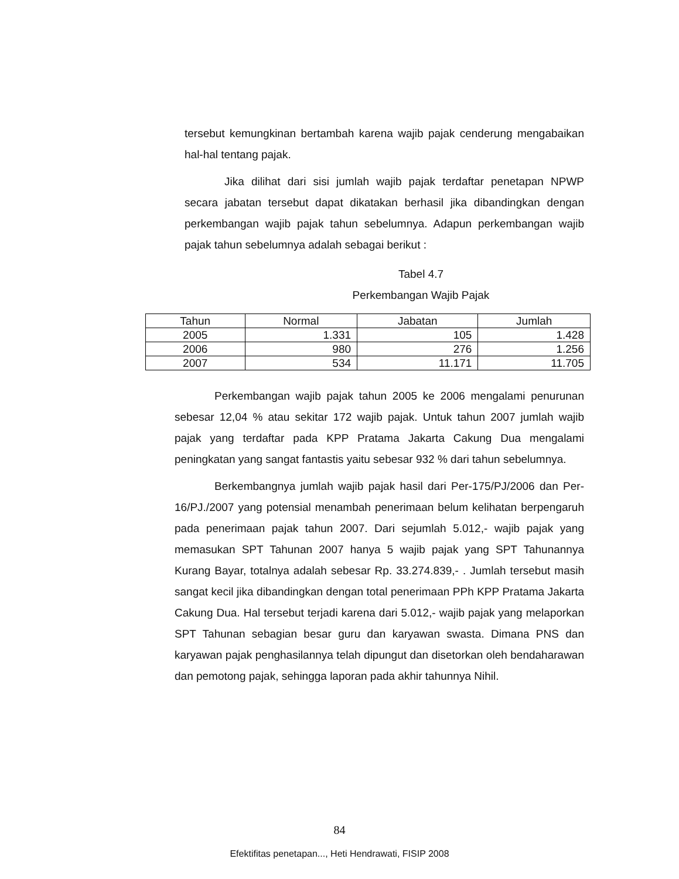tersebut kemungkinan bertambah karena wajib pajak cenderung mengabaikan hal-hal tentang pajak.
Jika dilihat dari sisi jumlah wajib pajak terdaftar penetapan NPWP secara jabatan tersebut dapat dikatakan berhasil jika dibandingkan dengan perkembangan wajib pajak tahun sebelumnya. Adapun perkembangan wajib pajak tahun sebelumnya adalah sebagai berikut :
Tabel 4.7
Perkembangan Wajib Pajak
| Tahun | Normal | Jabatan | Jumlah |
| --- | --- | --- | --- |
| 2005 | 1.331 | 105 | 1.428 |
| 2006 | 980 | 276 | 1.256 |
| 2007 | 534 | 11.171 | 11.705 |
Perkembangan wajib pajak tahun 2005 ke 2006 mengalami penurunan sebesar 12,04 % atau sekitar 172 wajib pajak. Untuk tahun 2007 jumlah wajib pajak yang terdaftar pada KPP Pratama Jakarta Cakung Dua mengalami peningkatan yang sangat fantastis yaitu sebesar 932 % dari tahun sebelumnya.
Berkembangnya jumlah wajib pajak hasil dari Per-175/PJ/2006 dan Per-16/PJ./2007 yang potensial menambah penerimaan belum kelihatan berpengaruh pada penerimaan pajak tahun 2007. Dari sejumlah 5.012,- wajib pajak yang memasukan SPT Tahunan 2007 hanya 5 wajib pajak yang SPT Tahunannya Kurang Bayar, totalnya adalah sebesar Rp. 33.274.839,- . Jumlah tersebut masih sangat kecil jika dibandingkan dengan total penerimaan PPh KPP Pratama Jakarta Cakung Dua. Hal tersebut terjadi karena dari 5.012,- wajib pajak yang melaporkan SPT Tahunan sebagian besar guru dan karyawan swasta. Dimana PNS dan karyawan pajak penghasilannya telah dipungut dan disetorkan oleh bendaharawan dan pemotong pajak, sehingga laporan pada akhir tahunnya Nihil.
84
Efektifitas penetapan..., Heti Hendrawati, FISIP 2008